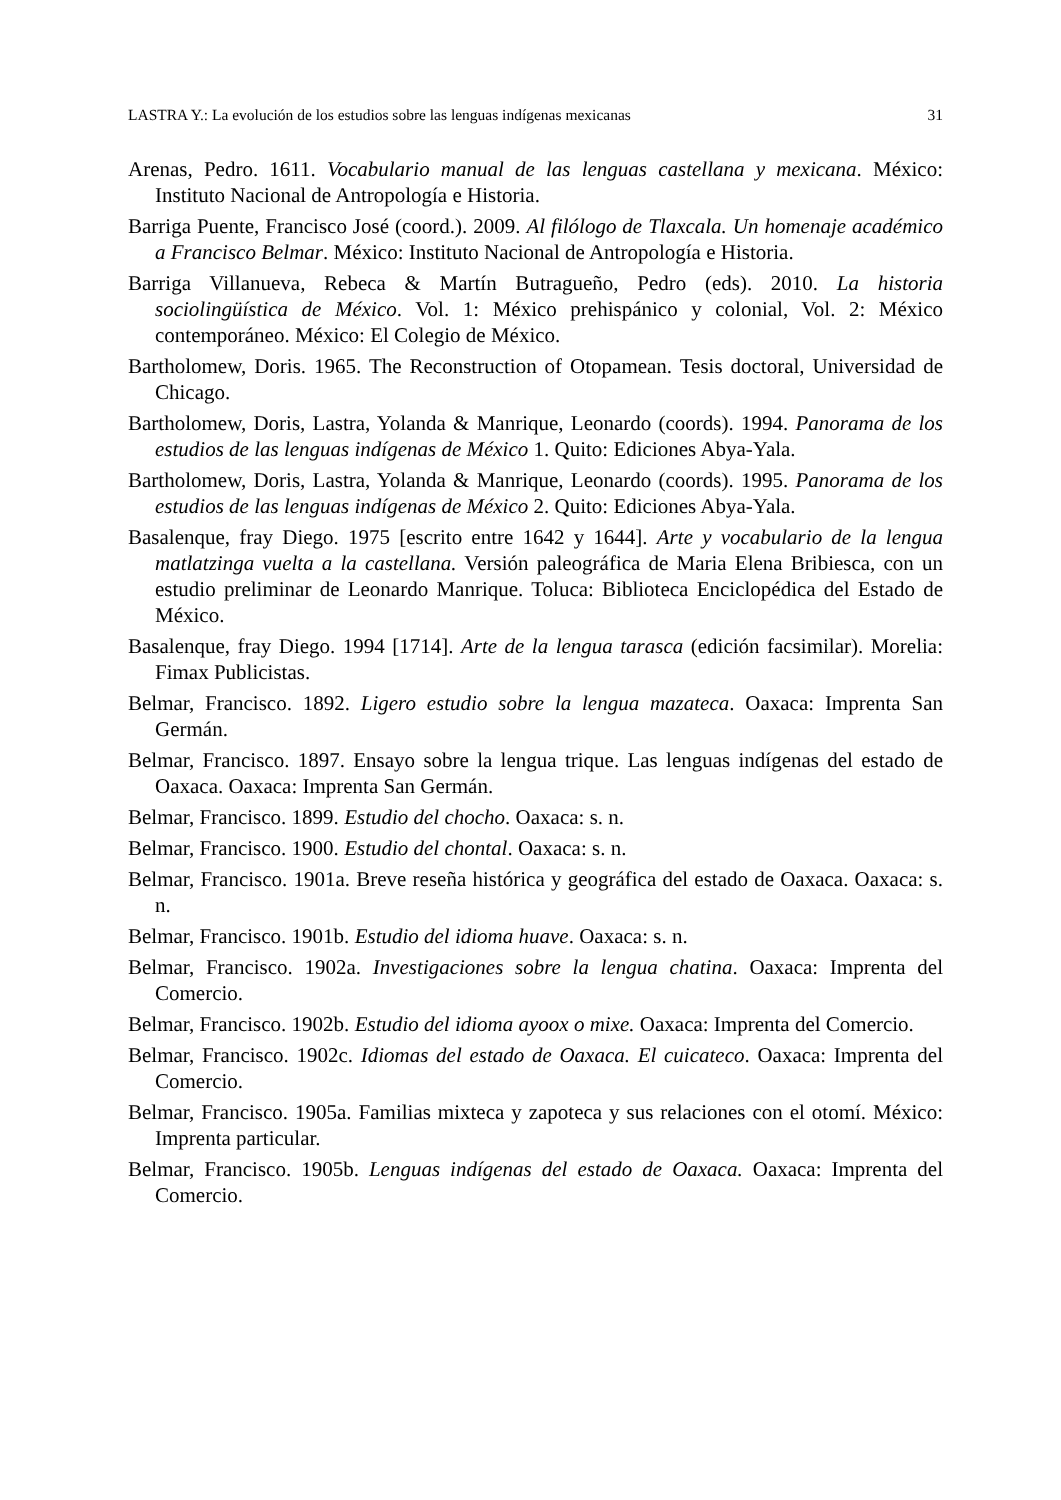LASTRA Y.: La evolución de los estudios sobre las lenguas indígenas mexicanas 31
Arenas, Pedro. 1611. Vocabulario manual de las lenguas castellana y mexicana. México: Instituto Nacional de Antropología e Historia.
Barriga Puente, Francisco José (coord.). 2009. Al filólogo de Tlaxcala. Un homenaje académico a Francisco Belmar. México: Instituto Nacional de Antropología e Historia.
Barriga Villanueva, Rebeca & Martín Butragueño, Pedro (eds). 2010. La historia sociolingüística de México. Vol. 1: México prehispánico y colonial, Vol. 2: México contemporáneo. México: El Colegio de México.
Bartholomew, Doris. 1965. The Reconstruction of Otopamean. Tesis doctoral, Universidad de Chicago.
Bartholomew, Doris, Lastra, Yolanda & Manrique, Leonardo (coords). 1994. Panorama de los estudios de las lenguas indígenas de México 1. Quito: Ediciones Abya-Yala.
Bartholomew, Doris, Lastra, Yolanda & Manrique, Leonardo (coords). 1995. Panorama de los estudios de las lenguas indígenas de México 2. Quito: Ediciones Abya-Yala.
Basalenque, fray Diego. 1975 [escrito entre 1642 y 1644]. Arte y vocabulario de la lengua matlatzinga vuelta a la castellana. Versión paleográfica de Maria Elena Bribiesca, con un estudio preliminar de Leonardo Manrique. Toluca: Biblioteca Enciclopédica del Estado de México.
Basalenque, fray Diego. 1994 [1714]. Arte de la lengua tarasca (edición facsimilar). Morelia: Fimax Publicistas.
Belmar, Francisco. 1892. Ligero estudio sobre la lengua mazateca. Oaxaca: Imprenta San Germán.
Belmar, Francisco. 1897. Ensayo sobre la lengua trique. Las lenguas indígenas del estado de Oaxaca. Oaxaca: Imprenta San Germán.
Belmar, Francisco. 1899. Estudio del chocho. Oaxaca: s. n.
Belmar, Francisco. 1900. Estudio del chontal. Oaxaca: s. n.
Belmar, Francisco. 1901a. Breve reseña histórica y geográfica del estado de Oaxaca. Oaxaca: s. n.
Belmar, Francisco. 1901b. Estudio del idioma huave. Oaxaca: s. n.
Belmar, Francisco. 1902a. Investigaciones sobre la lengua chatina. Oaxaca: Imprenta del Comercio.
Belmar, Francisco. 1902b. Estudio del idioma ayoox o mixe. Oaxaca: Imprenta del Comercio.
Belmar, Francisco. 1902c. Idiomas del estado de Oaxaca. El cuicateco. Oaxaca: Imprenta del Comercio.
Belmar, Francisco. 1905a. Familias mixteca y zapoteca y sus relaciones con el otomí. México: Imprenta particular.
Belmar, Francisco. 1905b. Lenguas indígenas del estado de Oaxaca. Oaxaca: Imprenta del Comercio.